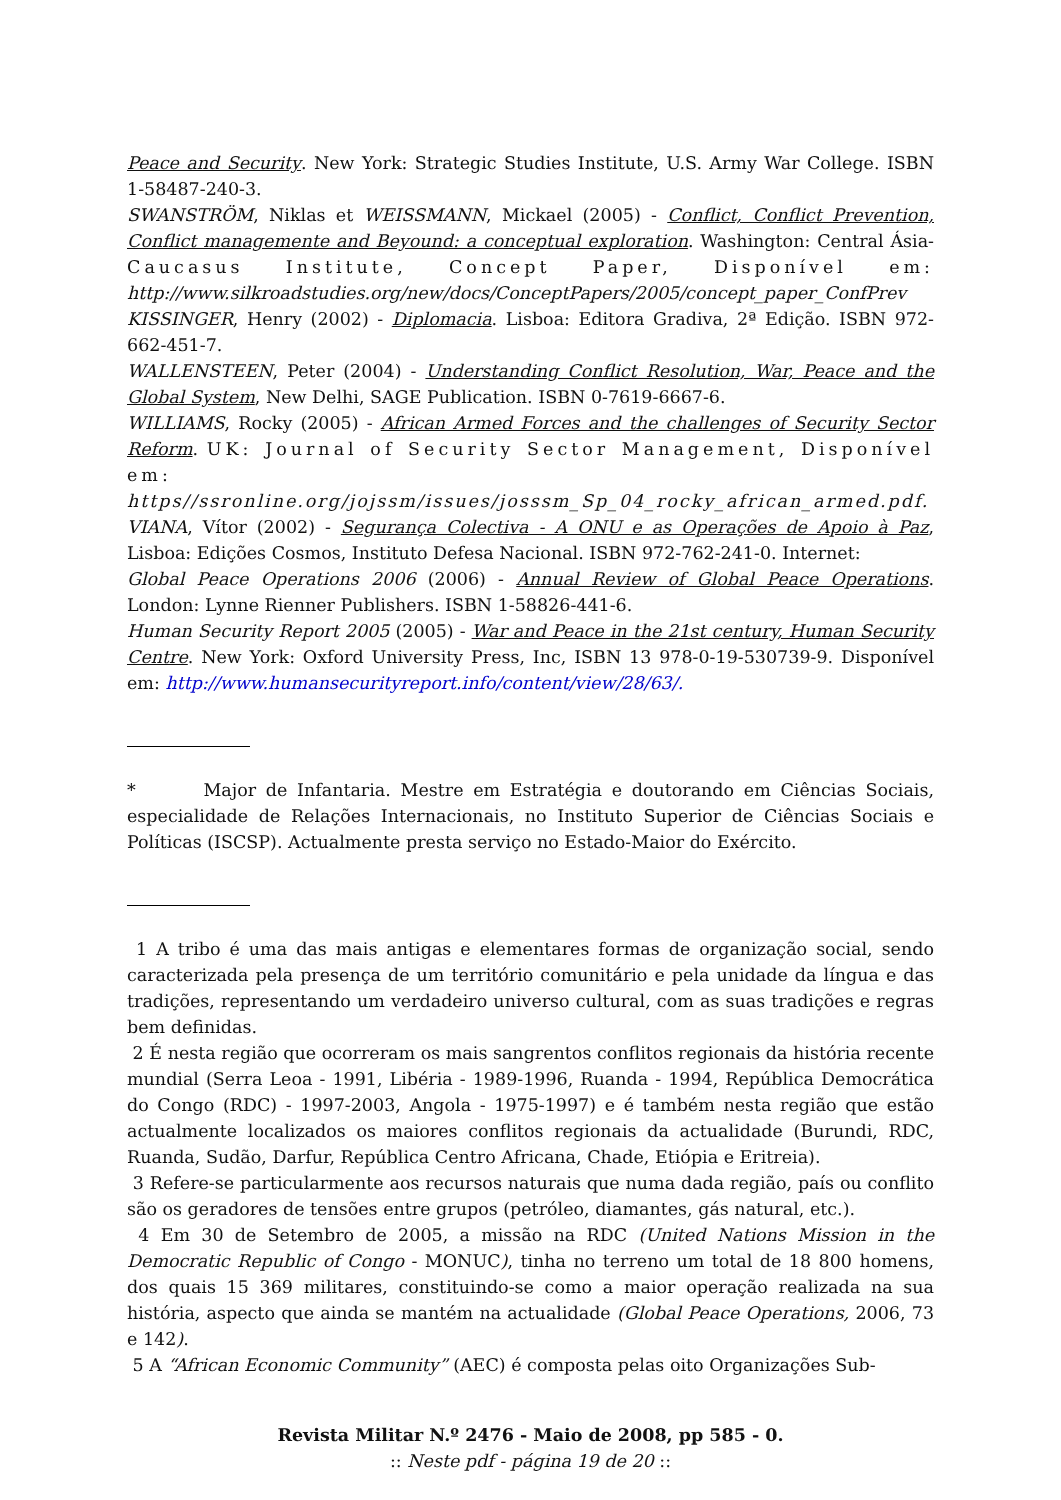Peace and Security. New York: Strategic Studies Institute, U.S. Army War College. ISBN 1-58487-240-3.
SWANSTRÖM, Niklas et WEISSMANN, Mickael (2005) - Conflict, Conflict Prevention, Conflict managemente and Beyound: a conceptual exploration. Washington: Central Ásia-Caucasus Institute, Concept Paper, Disponível em: http://www.silkroadstudies.org/new/docs/ConceptPapers/2005/concept_paper_ConfPrev
KISSINGER, Henry (2002) - Diplomacia. Lisboa: Editora Gradiva, 2ª Edição. ISBN 972-662-451-7.
WALLENSTEEN, Peter (2004) - Understanding Conflict Resolution, War, Peace and the Global System, New Delhi, SAGE Publication. ISBN 0-7619-6667-6.
WILLIAMS, Rocky (2005) - African Armed Forces and the challenges of Security Sector Reform. UK: Journal of Security Sector Management, Disponível em: https//ssronline.org/jojssm/issues/josssm_Sp_04_rocky_african_armed.pdf.
VIANA, Vítor (2002) - Segurança Colectiva - A ONU e as Operações de Apoio à Paz, Lisboa: Edições Cosmos, Instituto Defesa Nacional. ISBN 972-762-241-0. Internet:
Global Peace Operations 2006 (2006) - Annual Review of Global Peace Operations. London: Lynne Rienner Publishers. ISBN 1-58826-441-6.
Human Security Report 2005 (2005) - War and Peace in the 21st century, Human Security Centre. New York: Oxford University Press, Inc, ISBN 13 978-0-19-530739-9. Disponível em: http://www.humansecurityreport.info/content/view/28/63/.
* Major de Infantaria. Mestre em Estratégia e doutorando em Ciências Sociais, especialidade de Relações Internacionais, no Instituto Superior de Ciências Sociais e Políticas (ISCSP). Actualmente presta serviço no Estado-Maior do Exército.
1 A tribo é uma das mais antigas e elementares formas de organização social, sendo caracterizada pela presença de um território comunitário e pela unidade da língua e das tradições, representando um verdadeiro universo cultural, com as suas tradições e regras bem definidas.
2 É nesta região que ocorreram os mais sangrentos conflitos regionais da história recente mundial (Serra Leoa - 1991, Libéria - 1989-1996, Ruanda - 1994, República Democrática do Congo (RDC) - 1997-2003, Angola - 1975-1997) e é também nesta região que estão actualmente localizados os maiores conflitos regionais da actualidade (Burundi, RDC, Ruanda, Sudão, Darfur, República Centro Africana, Chade, Etiópia e Eritreia).
3 Refere-se particularmente aos recursos naturais que numa dada região, país ou conflito são os geradores de tensões entre grupos (petróleo, diamantes, gás natural, etc.).
4 Em 30 de Setembro de 2005, a missão na RDC (United Nations Mission in the Democratic Republic of Congo - MONUC), tinha no terreno um total de 18 800 homens, dos quais 15 369 militares, constituindo-se como a maior operação realizada na sua história, aspecto que ainda se mantém na actualidade (Global Peace Operations, 2006, 73 e 142).
5 A “African Economic Community” (AEC) é composta pelas oito Organizações Sub-
Revista Militar N.º 2476 - Maio de 2008, pp 585 - 0.
:: Neste pdf - página 19 de 20 ::